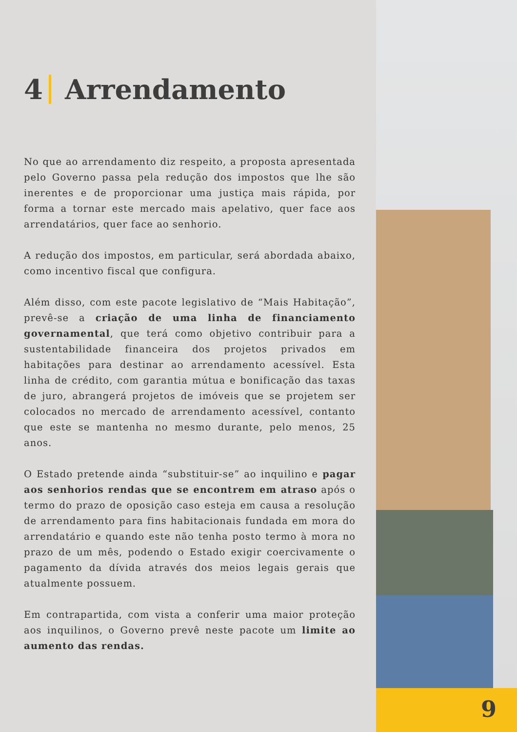4 Arrendamento
No que ao arrendamento diz respeito, a proposta apresentada pelo Governo passa pela redução dos impostos que lhe são inerentes e de proporcionar uma justiça mais rápida, por forma a tornar este mercado mais apelativo, quer face aos arrendatários, quer face ao senhorio.
A redução dos impostos, em particular, será abordada abaixo, como incentivo fiscal que configura.
Além disso, com este pacote legislativo de “Mais Habitação”, prevê-se a criação de uma linha de financiamento governamental, que terá como objetivo contribuir para a sustentabilidade financeira dos projetos privados em habitações para destinar ao arrendamento acessível. Esta linha de crédito, com garantia mútua e bonificação das taxas de juro, abrangerá projetos de imóveis que se projetem ser colocados no mercado de arrendamento acessível, contanto que este se mantenha no mesmo durante, pelo menos, 25 anos.
O Estado pretende ainda “substituir-se” ao inquilino e pagar aos senhorios rendas que se encontrem em atraso após o termo do prazo de oposição caso esteja em causa a resolução de arrendamento para fins habitacionais fundada em mora do arrendatário e quando este não tenha posto termo à mora no prazo de um mês, podendo o Estado exigir coercivamente o pagamento da dívida através dos meios legais gerais que atualmente possuem.
Em contrapartida, com vista a conferir uma maior proteção aos inquilinos, o Governo prevê neste pacote um limite ao aumento das rendas.
9